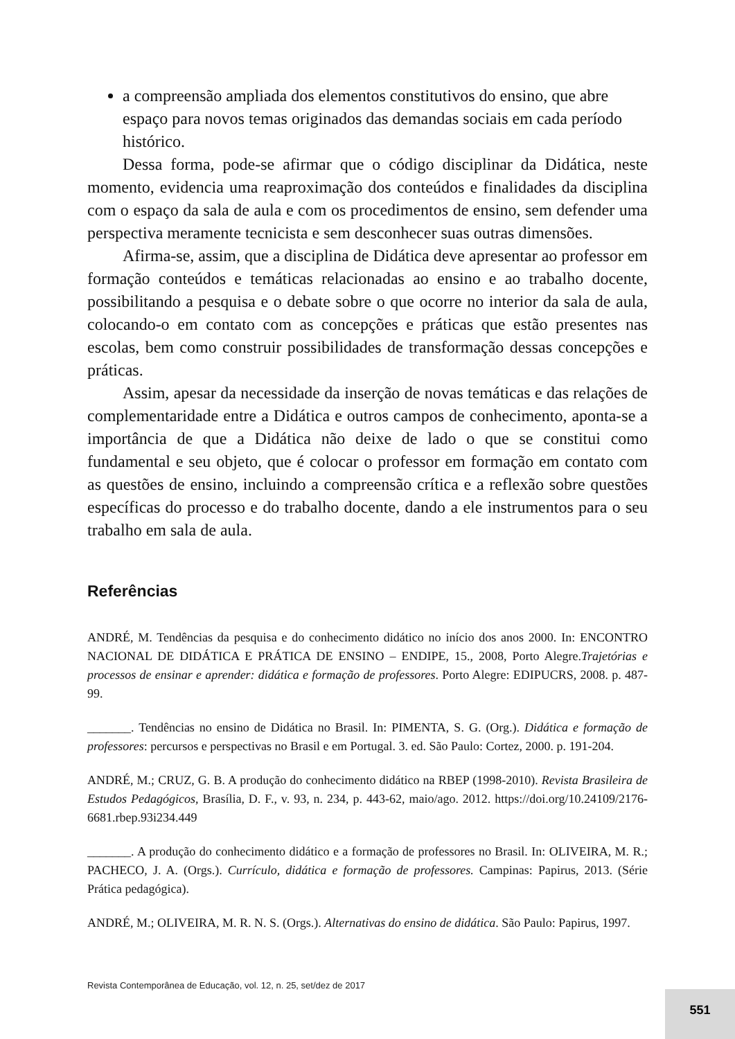a compreensão ampliada dos elementos constitutivos do ensino, que abre espaço para novos temas originados das demandas sociais em cada período histórico.
Dessa forma, pode-se afirmar que o código disciplinar da Didática, neste momento, evidencia uma reaproximação dos conteúdos e finalidades da disciplina com o espaço da sala de aula e com os procedimentos de ensino, sem defender uma perspectiva meramente tecnicista e sem desconhecer suas outras dimensões.
Afirma-se, assim, que a disciplina de Didática deve apresentar ao professor em formação conteúdos e temáticas relacionadas ao ensino e ao trabalho docente, possibilitando a pesquisa e o debate sobre o que ocorre no interior da sala de aula, colocando-o em contato com as concepções e práticas que estão presentes nas escolas, bem como construir possibilidades de transformação dessas concepções e práticas.
Assim, apesar da necessidade da inserção de novas temáticas e das relações de complementaridade entre a Didática e outros campos de conhecimento, aponta-se a importância de que a Didática não deixe de lado o que se constitui como fundamental e seu objeto, que é colocar o professor em formação em contato com as questões de ensino, incluindo a compreensão crítica e a reflexão sobre questões específicas do processo e do trabalho docente, dando a ele instrumentos para o seu trabalho em sala de aula.
Referências
ANDRÉ, M. Tendências da pesquisa e do conhecimento didático no início dos anos 2000. In: ENCONTRO NACIONAL DE DIDÁTICA E PRÁTICA DE ENSINO – ENDIPE, 15., 2008, Porto Alegre.Trajetórias e processos de ensinar e aprender: didática e formação de professores. Porto Alegre: EDIPUCRS, 2008. p. 487-99.
_______. Tendências no ensino de Didática no Brasil. In: PIMENTA, S. G. (Org.). Didática e formação de professores: percursos e perspectivas no Brasil e em Portugal. 3. ed. São Paulo: Cortez, 2000. p. 191-204.
ANDRÉ, M.; CRUZ, G. B. A produção do conhecimento didático na RBEP (1998-2010). Revista Brasileira de Estudos Pedagógicos, Brasília, D. F., v. 93, n. 234, p. 443-62, maio/ago. 2012. https://doi.org/10.24109/2176-6681.rbep.93i234.449
_______. A produção do conhecimento didático e a formação de professores no Brasil. In: OLIVEIRA, M. R.; PACHECO, J. A. (Orgs.). Currículo, didática e formação de professores. Campinas: Papirus, 2013. (Série Prática pedagógica).
ANDRÉ, M.; OLIVEIRA, M. R. N. S. (Orgs.). Alternativas do ensino de didática. São Paulo: Papirus, 1997.
Revista Contemporânea de Educação, vol. 12, n. 25, set/dez de 2017
551